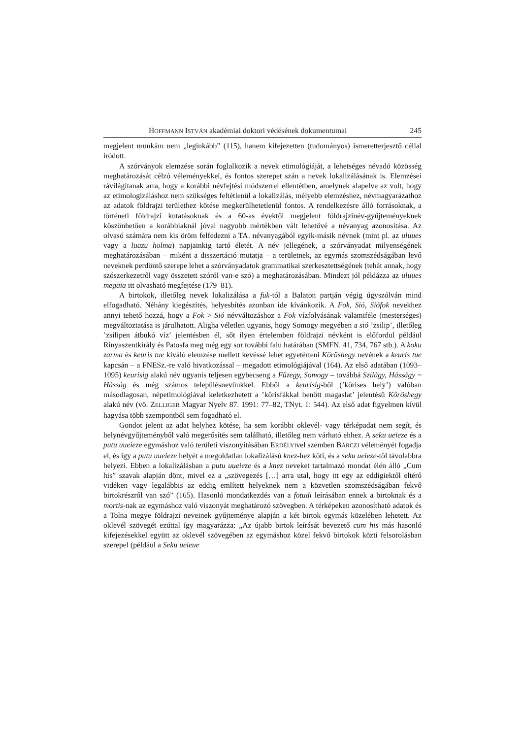HOFFMANN ISTVÁN akadémiai doktori védésének dokumentumai 245
megjelent munkám nem „leginkább” (115), hanem kifejezetten (tudományos) ismeretterjesztő céllal íródott.
A szórványok elemzése során foglalkozik a nevek etimológiáját, a lehetséges névadó közösség meghatározását célzó véleményekkel, és fontos szerepet szán a nevek lokalizálásának is. Elemzései rávilágítanak arra, hogy a korábbi névfejtési módszerrel ellentétben, amelynek alapelve az volt, hogy az etimologizáláshoz nem szükséges feltétlenül a lokalizálás, mélyebb elemzéshez, névmagyarázathoz az adatok földrajzi területhez kötése megkerülhetetlenül fontos. A rendelkezésre álló forrásoknak, a történeti földrajzi kutatásoknak és a 60-as évektől megjelent földrajzinév-gyűjteményeknek köszönhetően a korábbiaknál jóval nagyobb mértékben vált lehetővé a névanyag azonosítása. Az olvasó számára nem kis öröm felfedezni a TA. névanyagából egyik-másik névnek (mint pl. az uluues vagy a luazu holma) napjainkig tartó életét. A név jellegének, a szórványadat milyenségének meghatározásában – miként a disszertáció mutatja – a területnek, az egymás szomszédságában levő neveknek perdöntő szerepe lehet a szórványadatok grammatikai szerkesztettségének (tehát annak, hogy szószerkezetről vagy összetett szóról van-e szó) a meghatározásában. Mindezt jól példázza az uluues megaia itt olvasható megfejtése (179–81).
A birtokok, illetőleg nevek lokalizálása a fuk-tól a Balaton partján végig úgyszólván mind elfogadható. Néhány kiegészítés, helyesbítés azonban ide kívánkozik. A Fok, Sió, Siófok nevekhez annyi tehető hozzá, hogy a Fok > Sió névváltozáshoz a Fok vízfolyásának valamiféle (mesterséges) megváltoztatása is járulhatott. Aligha véletlen ugyanis, hogy Somogy megyében a sió ’zsilip’, illetőleg ’zsilipen átbukó víz’ jelentésben él, sőt ilyen értelemben földrajzi névként is előfordul például Rinyaszentkirály és Patosfa meg még egy sor további falu határában (SMFN. 41, 734, 767 stb.). A koku zarma és keuris tue kiváló elemzése mellett kevéssé lehet egyetérteni Kőröshegy nevének a keuris tue kapcsán – a FNESz.-re való hivatkozással – megadott etimológiájával (164). Az első adatában (1093–1095) keurisig alakú név ugyanis teljesen egybecseng a Füzegy, Somogy – továbbá Szilágy, Hásságy ~ Hásság és még számos településnevünkkel. Ebből a keurisig-ből (’kőrises hely’) valóban másodlagosan, népetimológiával keletkezhetett a ’kőrisfákkal benőtt magaslat’ jelentésű Kőröshegy alakú név (vö. ZELLIGER Magyar Nyelv 87. 1991: 77–82, TNyt. 1: 544). Az első adat figyelmen kívül hagyása több szempontból sem fogadható el.
Gondot jelent az adat helyhez kötése, ha sem korábbi oklevél- vagy térképadat nem segít, és helynévgyűjteményből való megerősítés sem található, illetőleg nem várható ehhez. A seku ueieze és a putu uueieze egymáshoz való területi viszonyításában ERDÉLYIvel szemben BÁRCZI véleményét fogadja el, és így a putu uueieze helyét a megoldatlan lokalizálású knez-hez köti, és a seku ueieze-től távolabbra helyezi. Ebben a lokalizálásban a putu uueieze és a knez neveket tartalmazó mondat élén álló „Cum his” szavak alapján dönt, mivel ez a „szövegezés […] arra utal, hogy itt egy az eddigiektől eltérő vidéken vagy legalábbis az eddig említett helyeknek nem a közvetlen szomszédságában fekvő birtokrészről van szó” (165). Hasonló mondatkezdés van a fotudi leírásában ennek a birtoknak és a mortis-nak az egymáshoz való viszonyát meghatározó szövegben. A térképeken azonosítható adatok és a Tolna megye földrajzi neveinek gyűjteménye alapján a két birtok egymás közelében lehetett. Az oklevél szövegét ezúttal így magyarázza: „Az újabb birtok leírását bevezető cum his más hasonló kifejezésekkel együtt az oklevél szövegében az egymáshoz közel fekvő birtokok közti felsorolásban szerepel (például a Seku ueieue